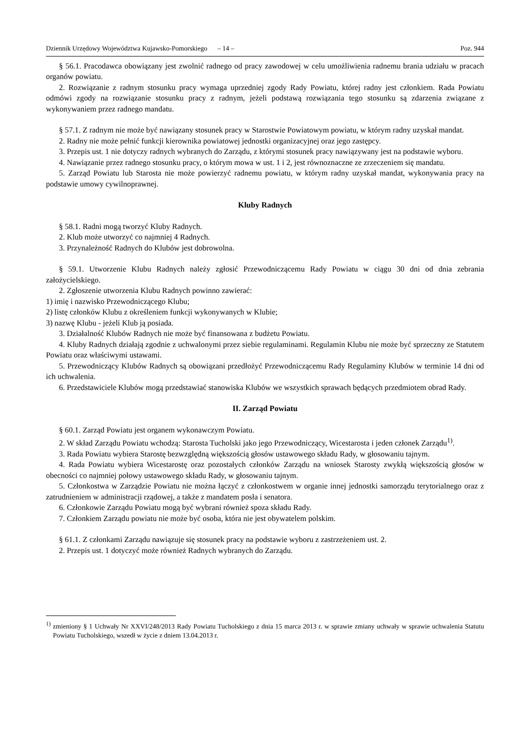Dziennik Urzędowy Województwa Kujawsko-Pomorskiego – 14 – Poz. 944
§ 56.1. Pracodawca obowiązany jest zwolnić radnego od pracy zawodowej w celu umożliwienia radnemu brania udziału w pracach organów powiatu.
2. Rozwiązanie z radnym stosunku pracy wymaga uprzedniej zgody Rady Powiatu, której radny jest członkiem. Rada Powiatu odmówi zgody na rozwiązanie stosunku pracy z radnym, jeżeli podstawą rozwiązania tego stosunku są zdarzenia związane z wykonywaniem przez radnego mandatu.
§ 57.1. Z radnym nie może być nawiązany stosunek pracy w Starostwie Powiatowym powiatu, w którym radny uzyskał mandat.
2. Radny nie może pełnić funkcji kierownika powiatowej jednostki organizacyjnej oraz jego zastępcy.
3. Przepis ust. 1 nie dotyczy radnych wybranych do Zarządu, z którymi stosunek pracy nawiązywany jest na podstawie wyboru.
4. Nawiązanie przez radnego stosunku pracy, o którym mowa w ust. 1 i 2, jest równoznaczne ze zrzeczeniem się mandatu.
5. Zarząd Powiatu lub Starosta nie może powierzyć radnemu powiatu, w którym radny uzyskał mandat, wykonywania pracy na podstawie umowy cywilnoprawnej.
Kluby Radnych
§ 58.1. Radni mogą tworzyć Kluby Radnych.
2. Klub może utworzyć co najmniej 4 Radnych.
3. Przynależność Radnych do Klubów jest dobrowolna.
§ 59.1. Utworzenie Klubu Radnych należy zgłosić Przewodniczącemu Rady Powiatu w ciągu 30 dni od dnia zebrania założycielskiego.
2. Zgłoszenie utworzenia Klubu Radnych powinno zawierać:
1) imię i nazwisko Przewodniczącego Klubu;
2) listę członków Klubu z określeniem funkcji wykonywanych w Klubie;
3) nazwę Klubu - jeżeli Klub ją posiada.
3. Działalność Klubów Radnych nie może być finansowana z budżetu Powiatu.
4. Kluby Radnych działają zgodnie z uchwalonymi przez siebie regulaminami. Regulamin Klubu nie może być sprzeczny ze Statutem Powiatu oraz właściwymi ustawami.
5. Przewodniczący Klubów Radnych są obowiązani przedłożyć Przewodniczącemu Rady Regulaminy Klubów w terminie 14 dni od ich uchwalenia.
6. Przedstawiciele Klubów mogą przedstawiać stanowiska Klubów we wszystkich sprawach będących przedmiotem obrad Rady.
II. Zarząd Powiatu
§ 60.1. Zarząd Powiatu jest organem wykonawczym Powiatu.
2. W skład Zarządu Powiatu wchodzą: Starosta Tucholski jako jego Przewodniczący, Wicestarosta i jeden członek Zarządu<sup>1)</sup>.
3. Rada Powiatu wybiera Starostę bezwzględną większością głosów ustawowego składu Rady, w głosowaniu tajnym.
4. Rada Powiatu wybiera Wicestarostę oraz pozostałych członków Zarządu na wniosek Starosty zwykłą większością głosów w obecności co najmniej połowy ustawowego składu Rady, w głosowaniu tajnym.
5. Członkostwa w Zarządzie Powiatu nie można łączyć z członkostwem w organie innej jednostki samorządu terytorialnego oraz z zatrudnieniem w administracji rządowej, a także z mandatem posła i senatora.
6. Członkowie Zarządu Powiatu mogą być wybrani również spoza składu Rady.
7. Członkiem Zarządu powiatu nie może być osoba, która nie jest obywatelem polskim.
§ 61.1. Z członkami Zarządu nawiązuje się stosunek pracy na podstawie wyboru z zastrzeżeniem ust. 2.
2. Przepis ust. 1 dotyczyć może również Radnych wybranych do Zarządu.
<sup>1)</sup> zmieniony § 1 Uchwały Nr XXVI/248/2013 Rady Powiatu Tucholskiego z dnia 15 marca 2013 r. w sprawie zmiany uchwały w sprawie uchwalenia Statutu Powiatu Tucholskiego, wszedł w życie z dniem 13.04.2013 r.